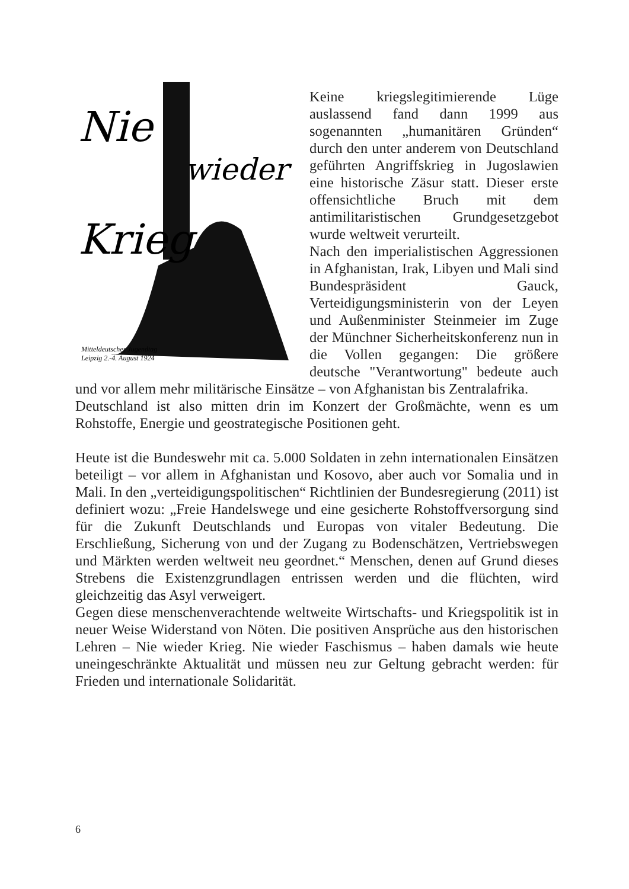Nie
wieder
Krieg
Mitteldeutscher Jugendtag
Leipzig 2.-4. August 1924
Keine kriegslegitimierende Lüge auslassend fand dann 1999 aus sogenannten „humanitären Gründen“ durch den unter anderem von Deutschland geführten Angriffskrieg in Jugoslawien eine historische Zäsur statt. Dieser erste offensichtliche Bruch mit dem antimilitaristischen Grundgesetzgebot wurde weltweit verurteilt.
Nach den imperialistischen Aggressionen in Afghanistan, Irak, Libyen und Mali sind Bundespräsident Gauck, Verteidigungsministerin von der Leyen und Außenminister Steinmeier im Zuge der Münchner Sicherheitskonferenz nun in die Vollen gegangen: Die größere deutsche "Verantwortung" bedeute auch und vor allem mehr militärische Einsätze – von Afghanistan bis Zentralafrika.
Deutschland ist also mitten drin im Konzert der Großmächte, wenn es um Rohstoffe, Energie und geostrategische Positionen geht.
Heute ist die Bundeswehr mit ca. 5.000 Soldaten in zehn internationalen Einsätzen beteiligt – vor allem in Afghanistan und Kosovo, aber auch vor Somalia und in Mali. In den „verteidigungspolitischen“ Richtlinien der Bundesregierung (2011) ist definiert wozu: „Freie Handelswege und eine gesicherte Rohstoffversorgung sind für die Zukunft Deutschlands und Europas von vitaler Bedeutung. Die Erschließung, Sicherung von und der Zugang zu Bodenschätzen, Vertriebswegen und Märkten werden weltweit neu geordnet.“ Menschen, denen auf Grund dieses Strebens die Existenzgrundlagen entrissen werden und die flüchten, wird gleichzeitig das Asyl verweigert.
Gegen diese menschenverachtende weltweite Wirtschafts- und Kriegspolitik ist in neuer Weise Widerstand von Nöten. Die positiven Ansprüche aus den historischen Lehren – Nie wieder Krieg. Nie wieder Faschismus – haben damals wie heute uneingeschränkte Aktualität und müssen neu zur Geltung gebracht werden: für Frieden und internationale Solidarität.
6